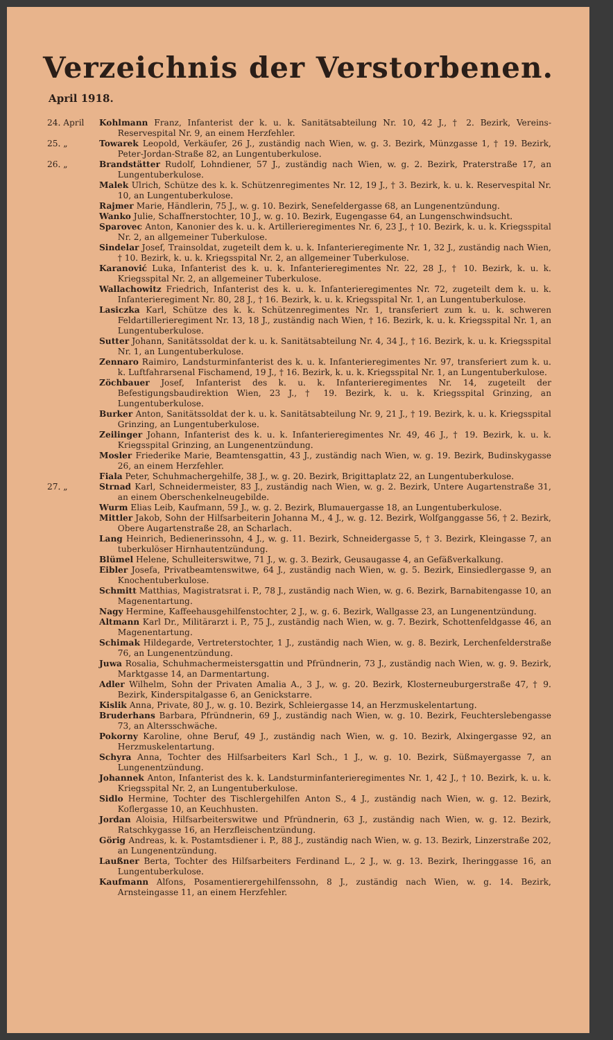Verzeichnis der Verstorbenen.
April 1918.
24. April Kohlmann Franz, Infanterist der k. u. k. Sanitätsabteilung Nr. 10, 42 J., † 2. Bezirk, Vereins-Reservespital Nr. 9, an einem Herzfehler.
25. „ Towarek Leopold, Verkäufer, 26 J., zuständig nach Wien, w. g. 3. Bezirk, Münzgasse 1, † 19. Bezirk, Peter-Jordan-Straße 82, an Lungentuberkulose.
26. „ Brandstätter Rudolf, Lohndiener, 57 J., zuständig nach Wien, w. g. 2. Bezirk, Praterstraße 17, an Lungentuberkulose.
Malek Ulrich, Schütze des k. k. Schützenregimentes Nr. 12, 19 J., † 3. Bezirk, k. u. k. Reservespital Nr. 10, an Lungentuberkulose.
Rajmer Marie, Händlerin, 75 J., w. g. 10. Bezirk, Senefeldergasse 68, an Lungenentzündung.
Wanko Julie, Schaffnerstochter, 10 J., w. g. 10. Bezirk, Eugengasse 64, an Lungenschwindsucht.
Sparovec Anton, Kanonier des k. u. k. Artillerieregimentes Nr. 6, 23 J., † 10. Bezirk, k. u. k. Kriegsspital Nr. 2, an allgemeiner Tuberkulose.
Sindelar Josef, Trainsoldat, zugeteilt dem k. u. k. Infanterieregimente Nr. 1, 32 J., zuständig nach Wien, † 10. Bezirk, k. u. k. Kriegsspital Nr. 2, an allgemeiner Tuberkulose.
Karanović Luka, Infanterist des k. u. k. Infanterieregimentes Nr. 22, 28 J., † 10. Bezirk, k. u. k. Kriegsspital Nr. 2, an allgemeiner Tuberkulose.
Wallachowitz Friedrich, Infanterist des k. u. k. Infanterieregimentes Nr. 72, zugeteilt dem k. u. k. Infanterieregiment Nr. 80, 28 J., † 16. Bezirk, k. u. k. Kriegsspital Nr. 1, an Lungentuberkulose.
Lasiczka Karl, Schütze des k. k. Schützenregimentes Nr. 1, transferiert zum k. u. k. schweren Feldartillerieregiment Nr. 13, 18 J., zuständig nach Wien, † 16. Bezirk, k. u. k. Kriegsspital Nr. 1, an Lungentuberkulose.
Sutter Johann, Sanitätssoldat der k. u. k. Sanitätsabteilung Nr. 4, 34 J., † 16. Bezirk, k. u. k. Kriegsspital Nr. 1, an Lungentuberkulose.
Zennaro Raimiro, Landsturminfanterist des k. u. k. Infanterieregimentes Nr. 97, transferiert zum k. u. k. Luftfahrarsenal Fischamend, 19 J., † 16. Bezirk, k. u. k. Kriegsspital Nr. 1, an Lungentuberkulose.
Zöchbauer Josef, Infanterist des k. u. k. Infanterieregimentes Nr. 14, zugeteilt der Befestigungsbaudirektion Wien, 23 J., † 19. Bezirk, k. u. k. Kriegsspital Grinzing, an Lungentuberkulose.
Burker Anton, Sanitätssoldat der k. u. k. Sanitätsabteilung Nr. 9, 21 J., † 19. Bezirk, k. u. k. Kriegsspital Grinzing, an Lungentuberkulose.
Zeilinger Johann, Infanterist des k. u. k. Infanterieregimentes Nr. 49, 46 J., † 19. Bezirk, k. u. k. Kriegsspital Grinzing, an Lungenentzündung.
Mosler Friederike Marie, Beamtensgattin, 43 J., zuständig nach Wien, w. g. 19. Bezirk, Budinskygasse 26, an einem Herzfehler.
Fiala Peter, Schuhmachergehilfe, 38 J., w. g. 20. Bezirk, Brigittaplatz 22, an Lungentuberkulose.
27. „ Strnad Karl, Schneidermeister, 83 J., zuständig nach Wien, w. g. 2. Bezirk, Untere Augartenstraße 31, an einem Oberschenkelneugebilde.
Wurm Elias Leib, Kaufmann, 59 J., w. g. 2. Bezirk, Blumauergasse 18, an Lungentuberkulose.
Mittler Jakob, Sohn der Hilfsarbeiterin Johanna M., 4 J., w. g. 12. Bezirk, Wolfganggasse 56, † 2. Bezirk, Obere Augartenstraße 28, an Scharlach.
Lang Heinrich, Bedienerinssohn, 4 J., w. g. 11. Bezirk, Schneidergasse 5, † 3. Bezirk, Kleingasse 7, an tuberkulöser Hirnhautentzündung.
Blümel Helene, Schulleiterswitwe, 71 J., w. g. 3. Bezirk, Geusaugasse 4, an Gefäßverkalkung.
Eibler Josefa, Privatbeamtenswitwe, 64 J., zuständig nach Wien, w. g. 5. Bezirk, Einsiedlergasse 9, an Knochentuberkulose.
Schmitt Matthias, Magistratsrat i. P., 78 J., zuständig nach Wien, w. g. 6. Bezirk, Barnabitengasse 10, an Magenentartung.
Nagy Hermine, Kaffeehausgehilfenstochter, 2 J., w. g. 6. Bezirk, Wallgasse 23, an Lungenentzündung.
Altmann Karl Dr., Militärarzt i. P., 75 J., zuständig nach Wien, w. g. 7. Bezirk, Schottenfeldgasse 46, an Magenentartung.
Schimak Hildegarde, Vertreterstochter, 1 J., zuständig nach Wien, w. g. 8. Bezirk, Lerchenfelderstraße 76, an Lungenentzündung.
Juwa Rosalia, Schuhmachermeistersgattin und Pfründnerin, 73 J., zuständig nach Wien, w. g. 9. Bezirk, Marktgasse 14, an Darmentartung.
Adler Wilhelm, Sohn der Privaten Amalia A., 3 J., w. g. 20. Bezirk, Klosterneuburgerstraße 47, † 9. Bezirk, Kinderspitalgasse 6, an Genickstarre.
Kislik Anna, Private, 80 J., w. g. 10. Bezirk, Schleiergasse 14, an Herzmuskelentartung.
Bruderhans Barbara, Pfründnerin, 69 J., zuständig nach Wien, w. g. 10. Bezirk, Feuchterslebengasse 73, an Altersschwäche.
Pokorny Karoline, ohne Beruf, 49 J., zuständig nach Wien, w. g. 10. Bezirk, Alxingergasse 92, an Herzmuskelentartung.
Schyra Anna, Tochter des Hilfsarbeiters Karl Sch., 1 J., w. g. 10. Bezirk, Süßmayergasse 7, an Lungenentzündung.
Johannek Anton, Infanterist des k. k. Landsturminfanterieregimentes Nr. 1, 42 J., † 10. Bezirk, k. u. k. Kriegsspital Nr. 2, an Lungentuberkulose.
Sidlo Hermine, Tochter des Tischlergehilfen Anton S., 4 J., zuständig nach Wien, w. g. 12. Bezirk, Koflergasse 10, an Keuchhusten.
Jordan Aloisia, Hilfsarbeiterswitwe und Pfründnerin, 63 J., zuständig nach Wien, w. g. 12. Bezirk, Ratschkygasse 16, an Herzfleischentzündung.
Görig Andreas, k. k. Postamtsdiener i. P., 88 J., zuständig nach Wien, w. g. 13. Bezirk, Linzerstraße 202, an Lungenentzündung.
Laußner Berta, Tochter des Hilfsarbeiters Ferdinand L., 2 J., w. g. 13. Bezirk, Iheringgasse 16, an Lungentuberkulose.
Kaufmann Alfons, Posamentierergehilfenssohn, 8 J., zuständig nach Wien, w. g. 14. Bezirk, Arnsteingasse 11, an einem Herzfehler.